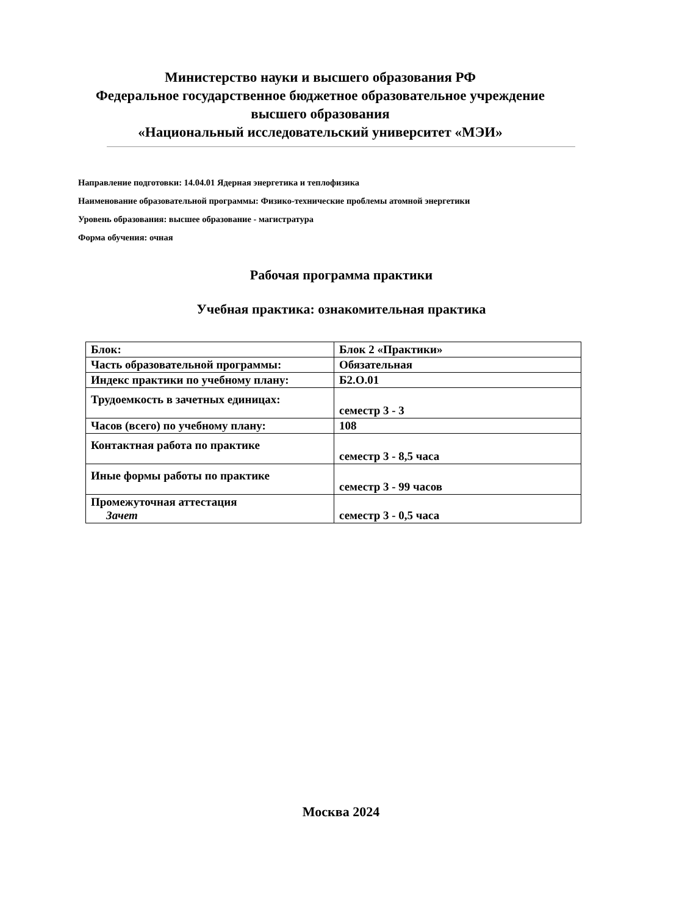Министерство науки и высшего образования РФ
Федеральное государственное бюджетное образовательное учреждение
высшего образования
«Национальный исследовательский университет «МЭИ»
Направление подготовки: 14.04.01 Ядерная энергетика и теплофизика
Наименование образовательной программы: Физико-технические проблемы атомной энергетики
Уровень образования: высшее образование - магистратура
Форма обучения: очная
Рабочая программа практики
Учебная практика: ознакомительная практика
| Блок: | Блок 2 «Практики» |
| Часть образовательной программы: | Обязательная |
| Индекс практики по учебному плану: | Б2.О.01 |
| Трудоемкость в зачетных единицах: | семестр 3 - 3 |
| Часов (всего) по учебному плану: | 108 |
| Контактная работа по практике | семестр 3 - 8,5 часа |
| Иные формы работы по практике | семестр 3 - 99 часов |
| Промежуточная аттестация Зачет | семестр 3 - 0,5 часа |
Москва 2024